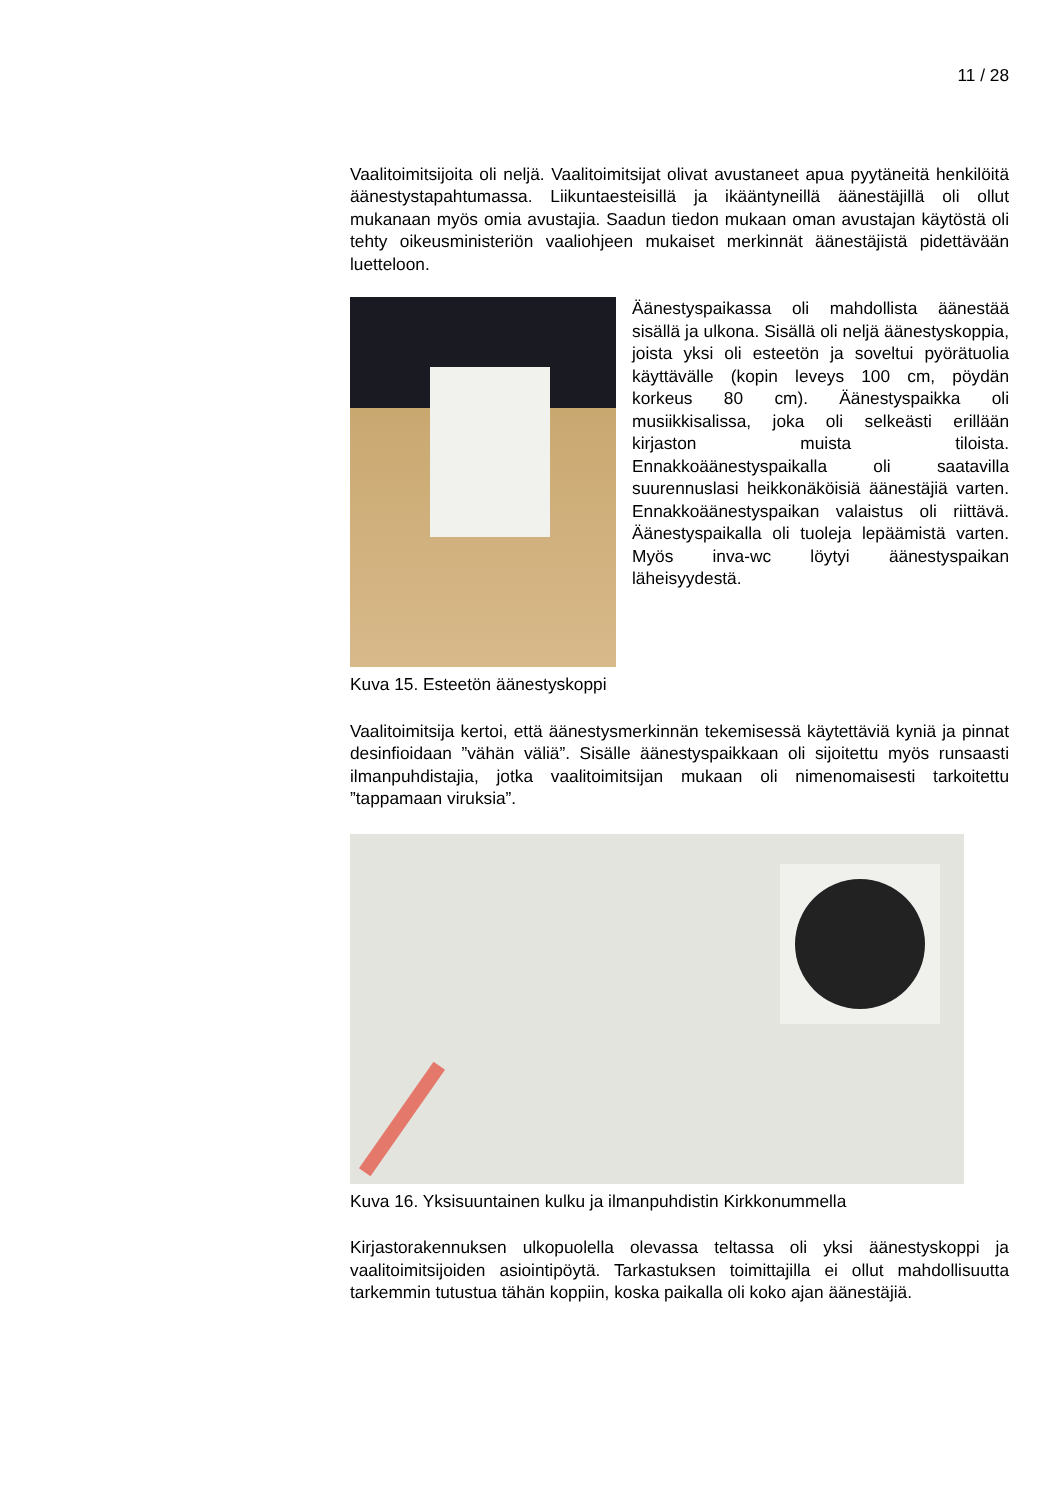11 / 28
Vaalitoimitsijoita oli neljä. Vaalitoimitsijat olivat avustaneet apua pyytäneitä henkilöitä äänestystapahtumassa. Liikuntaesteisillä ja ikääntyneillä äänestäjillä oli ollut mukanaan myös omia avustajia. Saadun tiedon mukaan oman avustajan käytöstä oli tehty oikeusministeriön vaaliohjeen mukaiset merkinnät äänestäjistä pidettävään luetteloon.
Äänestyspaikassa oli mahdollista äänestää sisällä ja ulkona. Sisällä oli neljä äänestyskoppia, joista yksi oli esteetön ja soveltui pyörätuolia käyttävälle (kopin leveys 100 cm, pöydän korkeus 80 cm). Äänestyspaikka oli musiikkisalissa, joka oli selkeästi erillään kirjaston muista tiloista. Ennakkoäänestyspaikalla oli saatavilla suurennuslasi heikkonäköisiä äänestäjiä varten. Ennakkoäänestyspaikan valaistus oli riittävä. Äänestyspaikalla oli tuoleja lepäämistä varten. Myös inva-wc löytyi äänestyspaikan läheisyydestä.
Kuva 15. Esteetön äänestyskoppi
Vaalitoimitsija kertoi, että äänestysmerkinnän tekemisessä käytettäviä kyniä ja pinnat desinfioidaan ”vähän väliä”. Sisälle äänestyspaikkaan oli sijoitettu myös runsaasti ilmanpuhdistajia, jotka vaalitoimitsijan mukaan oli nimenomaisesti tarkoitettu ”tappamaan viruksia”.
Kuva 16. Yksisuuntainen kulku ja ilmanpuhdistin Kirkkonummella
Kirjastorakennuksen ulkopuolella olevassa teltassa oli yksi äänestyskoppi ja vaalitoimitsijoiden asiointipöytä. Tarkastuksen toimittajilla ei ollut mahdollisuutta tarkemmin tutustua tähän koppiin, koska paikalla oli koko ajan äänestäjiä.